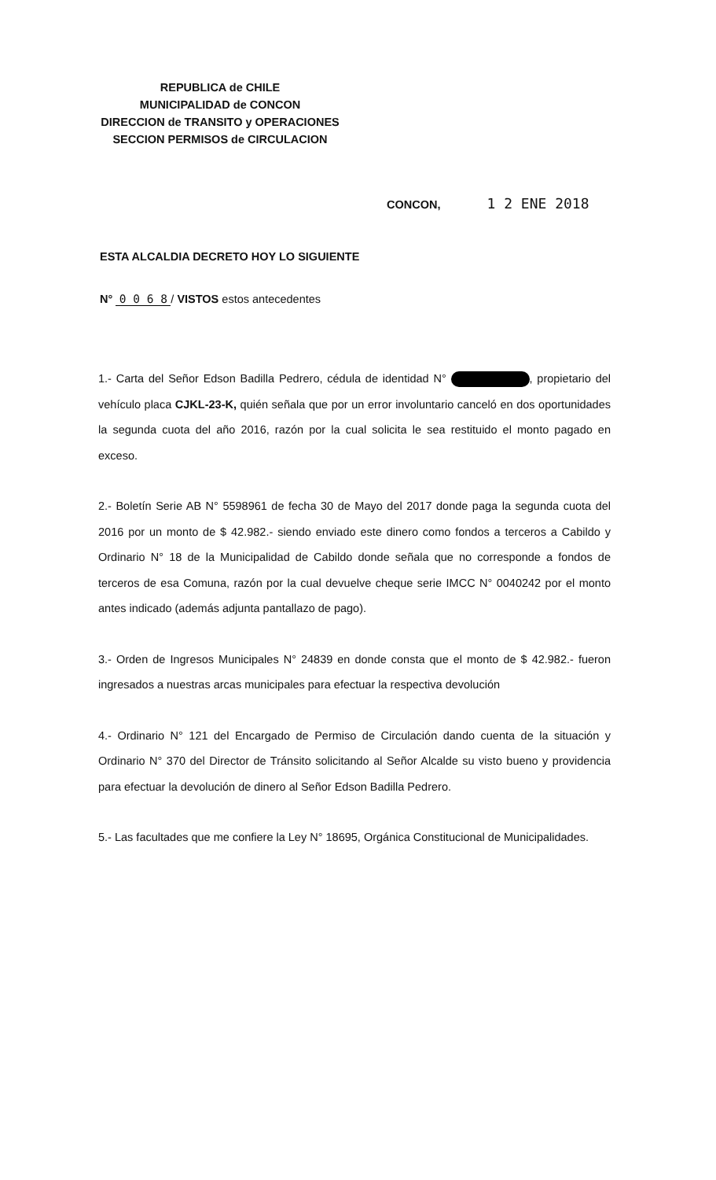REPUBLICA de CHILE
MUNICIPALIDAD de CONCON
DIRECCION de TRANSITO y OPERACIONES
SECCION PERMISOS de CIRCULACION
CONCON, 1 2 ENE 2018
ESTA ALCALDIA DECRETO HOY LO SIGUIENTE
N° 0 0 6 8 / VISTOS estos antecedentes
1.- Carta del Señor Edson Badilla Pedrero, cédula de identidad N° , propietario del vehículo placa CJKL-23-K, quién señala que por un error involuntario canceló en dos oportunidades la segunda cuota del año 2016, razón por la cual solicita le sea restituido el monto pagado en exceso.
2.- Boletín Serie AB N° 5598961 de fecha 30 de Mayo del 2017 donde paga la segunda cuota del 2016 por un monto de $ 42.982.- siendo enviado este dinero como fondos a terceros a Cabildo y Ordinario N° 18 de la Municipalidad de Cabildo donde señala que no corresponde a fondos de terceros de esa Comuna, razón por la cual devuelve cheque serie IMCC N° 0040242 por el monto antes indicado (además adjunta pantallazo de pago).
3.- Orden de Ingresos Municipales N° 24839 en donde consta que el monto de $ 42.982.- fueron ingresados a nuestras arcas municipales para efectuar la respectiva devolución
4.- Ordinario N° 121 del Encargado de Permiso de Circulación dando cuenta de la situación y Ordinario N° 370 del Director de Tránsito solicitando al Señor Alcalde su visto bueno y providencia para efectuar la devolución de dinero al Señor Edson Badilla Pedrero.
5.- Las facultades que me confiere la Ley N° 18695, Orgánica Constitucional de Municipalidades.